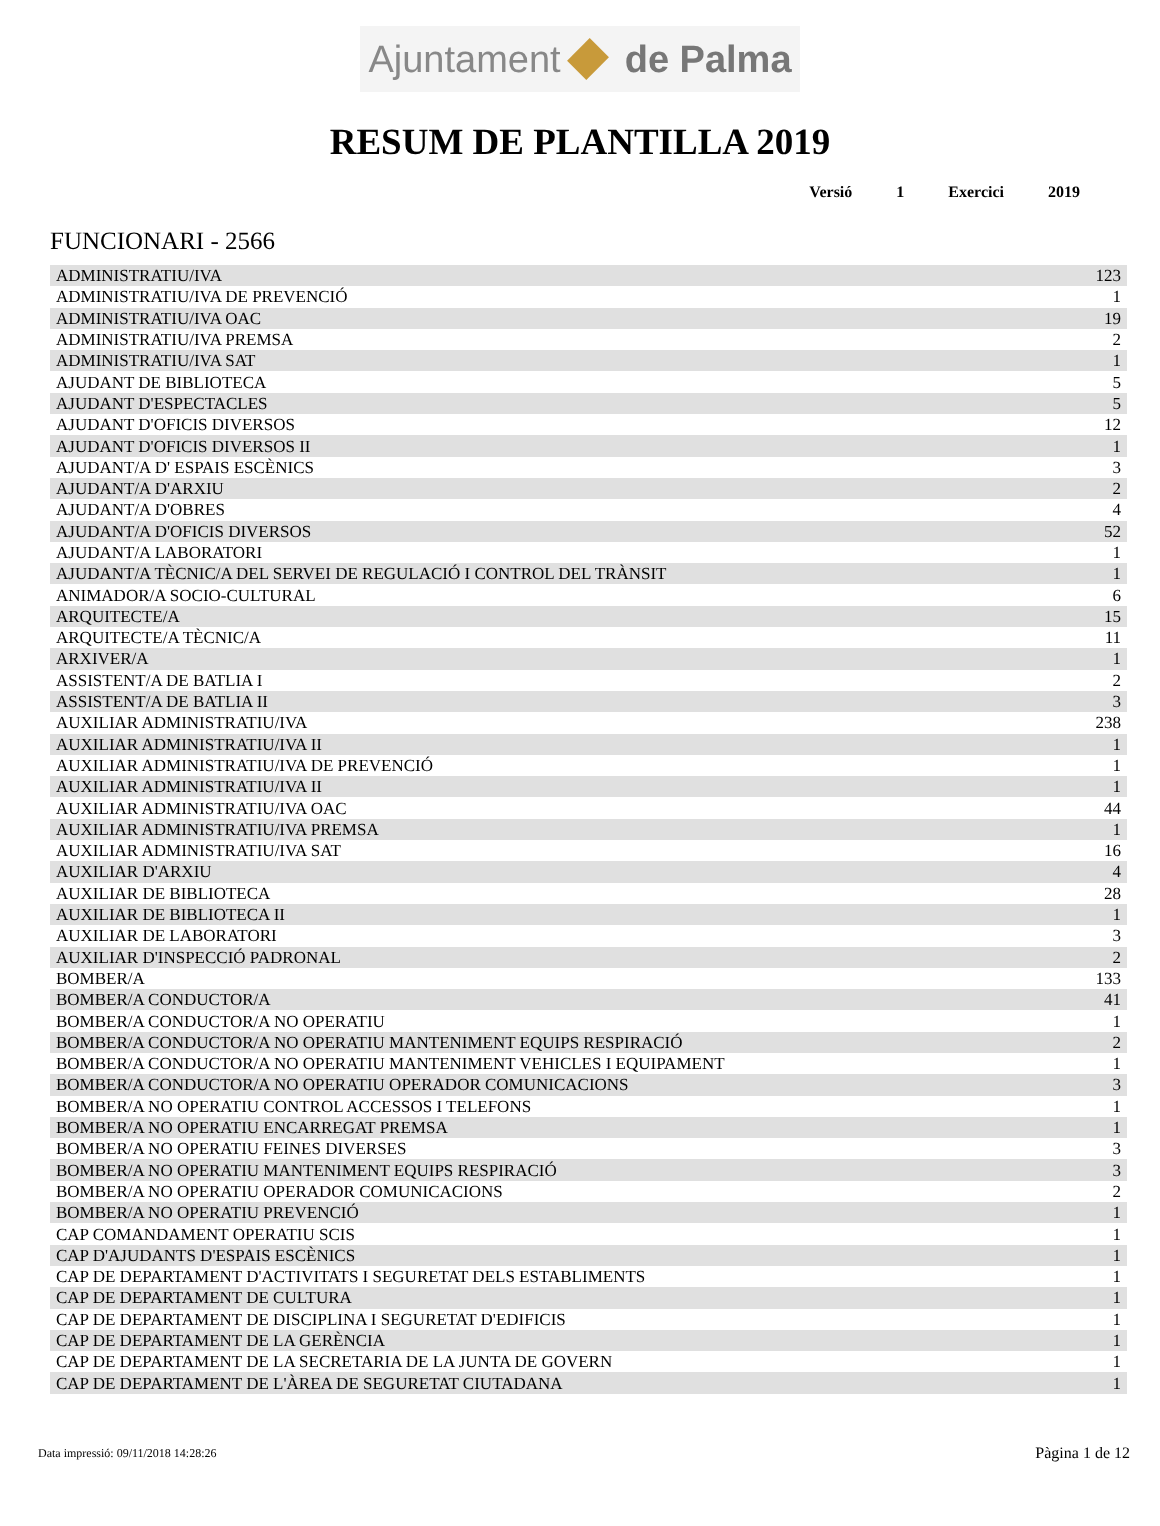Ajuntament de Palma
RESUM DE PLANTILLA 2019
Versió 1 Exercici 2019
FUNCIONARI - 2566
| ADMINISTRATIU/IVA | 123 |
| ADMINISTRATIU/IVA DE PREVENCIÓ | 1 |
| ADMINISTRATIU/IVA OAC | 19 |
| ADMINISTRATIU/IVA PREMSA | 2 |
| ADMINISTRATIU/IVA SAT | 1 |
| AJUDANT DE BIBLIOTECA | 5 |
| AJUDANT D'ESPECTACLES | 5 |
| AJUDANT D'OFICIS DIVERSOS | 12 |
| AJUDANT D'OFICIS DIVERSOS II | 1 |
| AJUDANT/A D' ESPAIS ESCÈNICS | 3 |
| AJUDANT/A D'ARXIU | 2 |
| AJUDANT/A D'OBRES | 4 |
| AJUDANT/A D'OFICIS DIVERSOS | 52 |
| AJUDANT/A LABORATORI | 1 |
| AJUDANT/A TÈCNIC/A DEL SERVEI DE REGULACIÓ I CONTROL DEL TRÀNSIT | 1 |
| ANIMADOR/A SOCIO-CULTURAL | 6 |
| ARQUITECTE/A | 15 |
| ARQUITECTE/A TÈCNIC/A | 11 |
| ARXIVER/A | 1 |
| ASSISTENT/A DE BATLIA I | 2 |
| ASSISTENT/A DE BATLIA II | 3 |
| AUXILIAR ADMINISTRATIU/IVA | 238 |
| AUXILIAR ADMINISTRATIU/IVA II | 1 |
| AUXILIAR ADMINISTRATIU/IVA DE PREVENCIÓ | 1 |
| AUXILIAR ADMINISTRATIU/IVA II | 1 |
| AUXILIAR ADMINISTRATIU/IVA OAC | 44 |
| AUXILIAR ADMINISTRATIU/IVA PREMSA | 1 |
| AUXILIAR ADMINISTRATIU/IVA SAT | 16 |
| AUXILIAR D'ARXIU | 4 |
| AUXILIAR DE BIBLIOTECA | 28 |
| AUXILIAR DE BIBLIOTECA II | 1 |
| AUXILIAR DE LABORATORI | 3 |
| AUXILIAR D'INSPECCIÓ PADRONAL | 2 |
| BOMBER/A | 133 |
| BOMBER/A CONDUCTOR/A | 41 |
| BOMBER/A CONDUCTOR/A NO OPERATIU | 1 |
| BOMBER/A CONDUCTOR/A NO OPERATIU MANTENIMENT EQUIPS RESPIRACIÓ | 2 |
| BOMBER/A CONDUCTOR/A NO OPERATIU MANTENIMENT VEHICLES I EQUIPAMENT | 1 |
| BOMBER/A CONDUCTOR/A NO OPERATIU OPERADOR COMUNICACIONS | 3 |
| BOMBER/A NO OPERATIU CONTROL ACCESSOS I TELEFONS | 1 |
| BOMBER/A NO OPERATIU ENCARREGAT PREMSA | 1 |
| BOMBER/A NO OPERATIU FEINES DIVERSES | 3 |
| BOMBER/A NO OPERATIU MANTENIMENT EQUIPS RESPIRACIÓ | 3 |
| BOMBER/A NO OPERATIU OPERADOR COMUNICACIONS | 2 |
| BOMBER/A NO OPERATIU PREVENCIÓ | 1 |
| CAP COMANDAMENT OPERATIU SCIS | 1 |
| CAP D'AJUDANTS D'ESPAIS ESCÈNICS | 1 |
| CAP DE DEPARTAMENT D'ACTIVITATS I SEGURETAT DELS ESTABLIMENTS | 1 |
| CAP DE DEPARTAMENT DE CULTURA | 1 |
| CAP DE DEPARTAMENT DE DISCIPLINA I SEGURETAT D'EDIFICIS | 1 |
| CAP DE DEPARTAMENT DE LA GERÈNCIA | 1 |
| CAP DE DEPARTAMENT DE LA SECRETARIA DE LA JUNTA DE GOVERN | 1 |
| CAP DE DEPARTAMENT DE L'ÀREA DE SEGURETAT CIUTADANA | 1 |
Data impressió: 09/11/2018 14:28:26 Pàgina 1 de 12